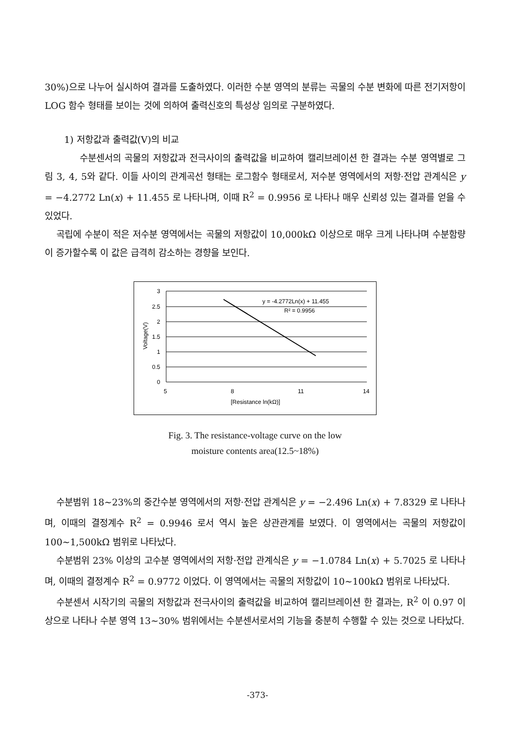30%)으로 나누어 실시하여 결과를 도출하였다. 이러한 수분 영역의 분류는 곡물의 수분 변화에 따른 전기저항이 LOG 함수 형태를 보이는 것에 의하여 출력신호의 특성상 임의로 구분하였다.
1) 저항값과 출력값(V)의 비교
수분센서의 곡물의 저항값과 전극사이의 출력값을 비교하여 캘리브레이션 한 결과는 수분 영역별로 그림 3, 4, 5와 같다. 이들 사이의 관계곡선 형태는 로그함수 형태로서, 저수분 영역에서의 저항·전압 관계식은 y = −4.2772 Ln(x) + 11.455 로 나타나며, 이때 R<sup>2</sup> = 0.9956 로 나타나 매우 신뢰성 있는 결과를 얻을 수 있었다.
곡립에 수분이 적은 저수분 영역에서는 곡물의 저항값이 10,000kΩ 이상으로 매우 크게 나타나며 수분함량이 증가할수록 이 값은 급격히 감소하는 경향을 보인다.
3
2.5
2
1.5
1
0.5
0
5
8
11
14
[Resistance ln(kΩ)]
y = -4.2772Ln(x) + 11.455
R² = 0.9956
Voltage(V)
Fig. 3. The resistance-voltage curve on the low
moisture contents area(12.5~18%)
수분범위 18~23%의 중간수분 영역에서의 저항·전압 관계식은 y = −2.496 Ln(x) + 7.8329 로 나타나며, 이때의 결정계수 R<sup>2</sup> = 0.9946 로서 역시 높은 상관관계를 보였다. 이 영역에서는 곡물의 저항값이 100~1,500kΩ 범위로 나타났다.
수분범위 23% 이상의 고수분 영역에서의 저항·전압 관계식은 y = −1.0784 Ln(x) + 5.7025 로 나타나며, 이때의 결정계수 R<sup>2</sup> = 0.9772 이었다. 이 영역에서는 곡물의 저항값이 10~100kΩ 범위로 나타났다.
수분센서 시작기의 곡물의 저항값과 전극사이의 출력값을 비교하여 캘리브레이션 한 결과는, R<sup>2</sup> 이 0.97 이상으로 나타나 수분 영역 13~30% 범위에서는 수분센서로서의 기능을 충분히 수행할 수 있는 것으로 나타났다.
-373-